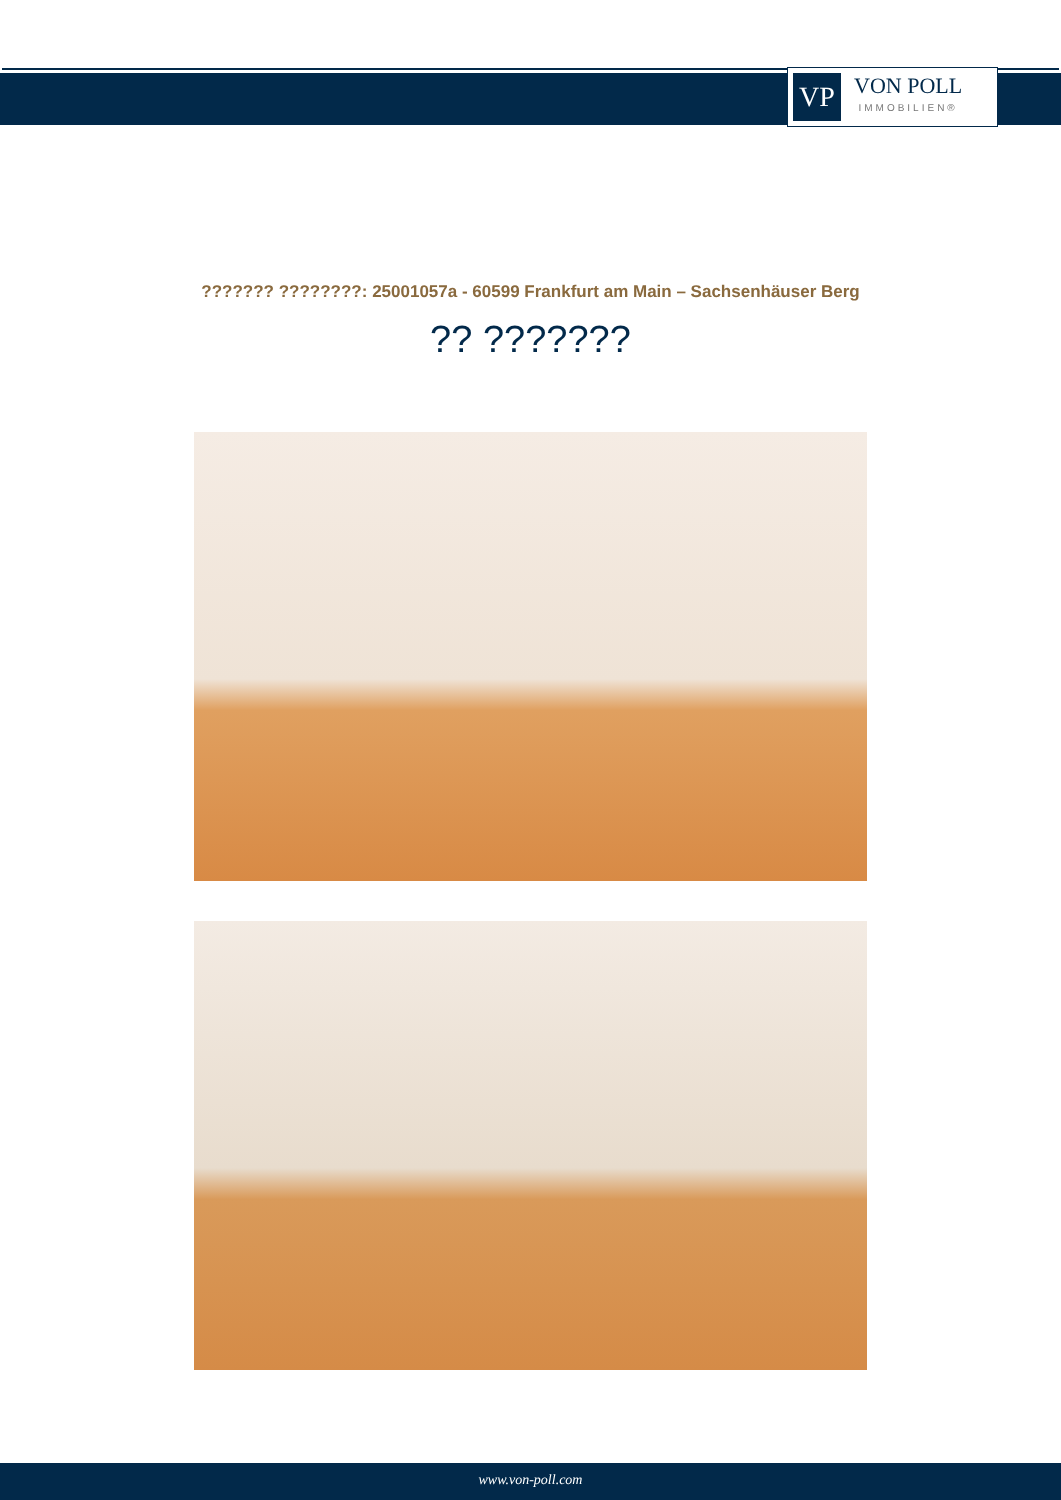VP
VON POLL
IMMOBILIEN®
??????? ????????: 25001057a - 60599 Frankfurt am Main – Sachsenhäuser Berg
?? ???????
www.von-poll.com